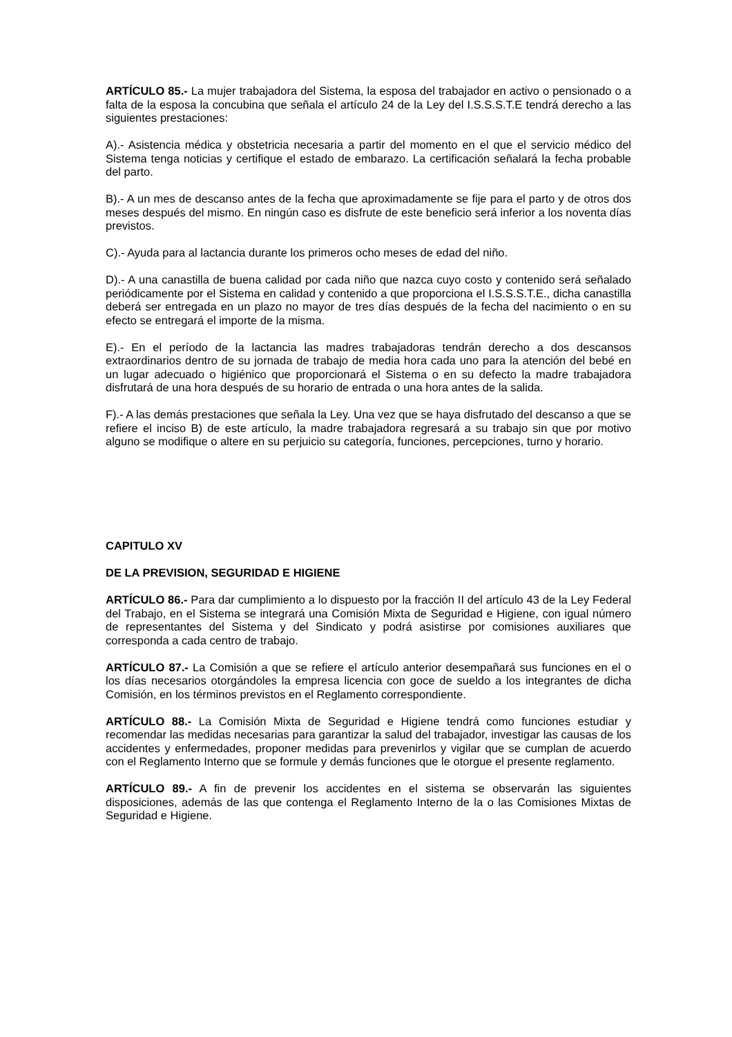ARTÍCULO 85.- La mujer trabajadora del Sistema, la esposa del trabajador en activo o pensionado o a falta de la esposa la concubina que señala el artículo 24 de la Ley del I.S.S.S.T.E tendrá derecho a las siguientes prestaciones:
A).- Asistencia médica y obstetricia necesaria a partir del momento en el que el servicio médico del Sistema tenga noticias y certifique el estado de embarazo. La certificación señalará la fecha probable del parto.
B).- A un mes de descanso antes de la fecha que aproximadamente se fije para el parto y de otros dos meses después del mismo. En ningún caso es disfrute de este beneficio será inferior a los noventa días previstos.
C).- Ayuda para al lactancia durante los primeros ocho meses de edad del niño.
D).- A una canastilla de buena calidad por cada niño que nazca cuyo costo y contenido será señalado periódicamente por el Sistema en calidad y contenido a que proporciona el I.S.S.S.T.E., dicha canastilla deberá ser entregada en un plazo no mayor de tres días después de la fecha del nacimiento o en su efecto se entregará el importe de la misma.
E).- En el período de la lactancia las madres trabajadoras tendrán derecho a dos descansos extraordinarios dentro de su jornada de trabajo de media hora cada uno para la atención del bebé en un lugar adecuado o higiénico que proporcionará el Sistema o en su defecto la madre trabajadora disfrutará de una hora después de su horario de entrada o una hora antes de la salida.
F).- A las demás prestaciones que señala la Ley. Una vez que se haya disfrutado del descanso a que se refiere el inciso B) de este artículo, la madre trabajadora regresará a su trabajo sin que por motivo alguno se modifique o altere en su perjuicio su categoría, funciones, percepciones, turno y horario.
CAPITULO XV
DE LA PREVISION, SEGURIDAD E HIGIENE
ARTÍCULO 86.- Para dar cumplimiento a lo dispuesto por la fracción II del artículo 43 de la Ley Federal del Trabajo, en el Sistema se integrará una Comisión Mixta de Seguridad e Higiene, con igual número de representantes del Sistema y del Sindicato y podrá asistirse por comisiones auxiliares que corresponda a cada centro de trabajo.
ARTÍCULO 87.- La Comisión a que se refiere el artículo anterior desempañará sus funciones en el o los días necesarios otorgándoles la empresa licencia con goce de sueldo a los integrantes de dicha Comisión, en los términos previstos en el Reglamento correspondiente.
ARTÍCULO 88.- La Comisión Mixta de Seguridad e Higiene tendrá como funciones estudiar y recomendar las medidas necesarias para garantizar la salud del trabajador, investigar las causas de los accidentes y enfermedades, proponer medidas para prevenirlos y vigilar que se cumplan de acuerdo con el Reglamento Interno que se formule y demás funciones que le otorgue el presente reglamento.
ARTÍCULO 89.- A fin de prevenir los accidentes en el sistema se observarán las siguientes disposiciones, además de las que contenga el Reglamento Interno de la o las Comisiones Mixtas de Seguridad e Higiene.